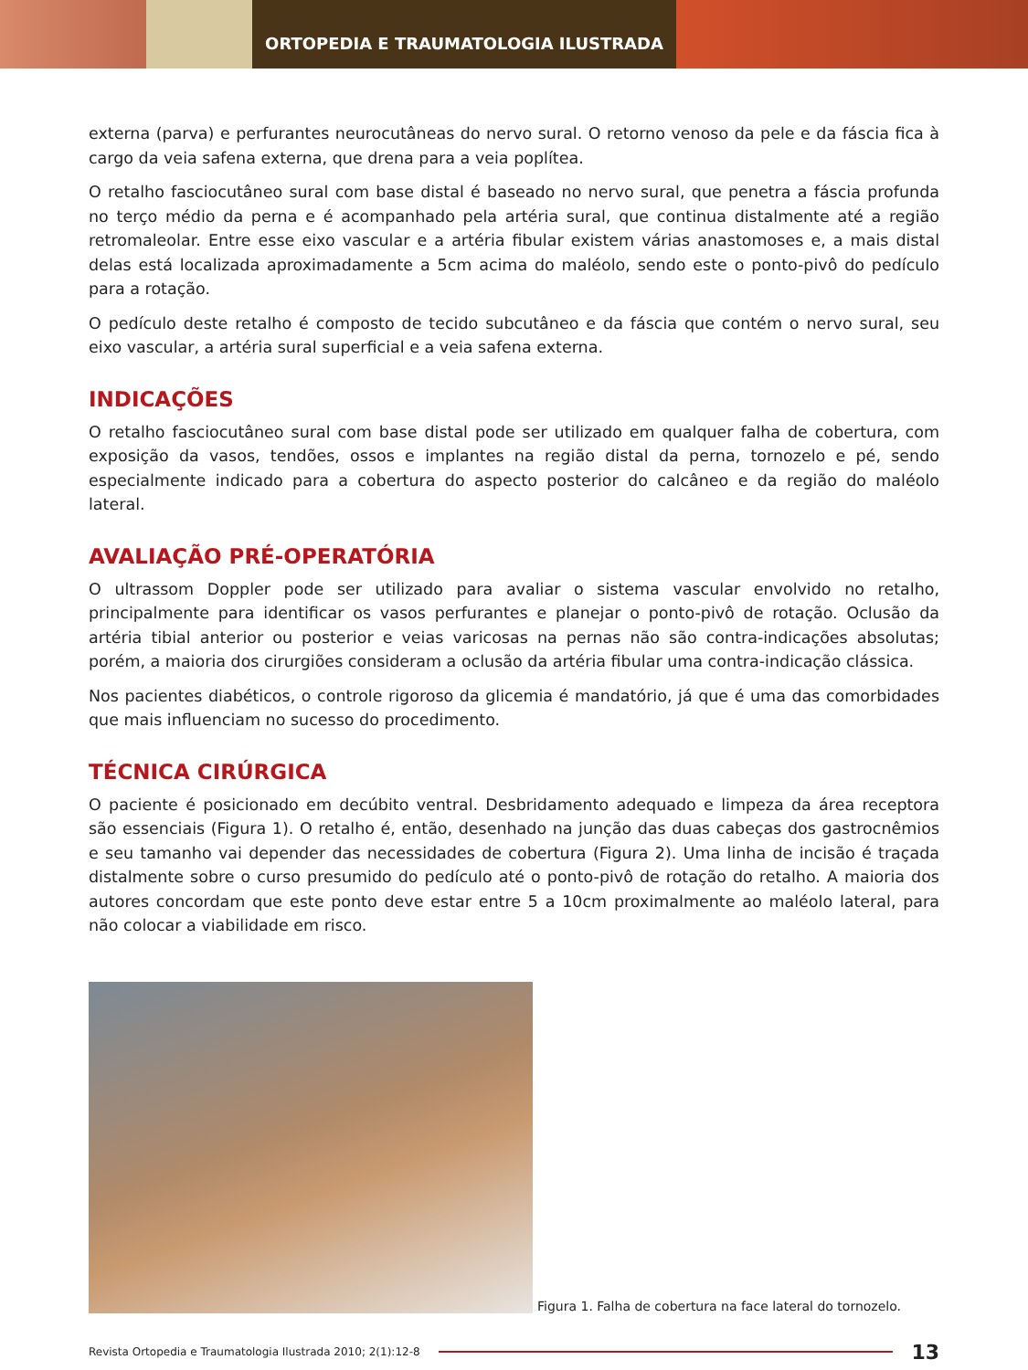ORTOPEDIA E TRAUMATOLOGIA ILUSTRADA
externa (parva) e perfurantes neurocutâneas do nervo sural. O retorno venoso da pele e da fáscia fica à cargo da veia safena externa, que drena para a veia poplítea.
O retalho fasciocutâneo sural com base distal é baseado no nervo sural, que penetra a fáscia profunda no terço médio da perna e é acompanhado pela artéria sural, que continua distalmente até a região retromaleolar. Entre esse eixo vascular e a artéria fibular existem várias anastomoses e, a mais distal delas está localizada aproximadamente a 5cm acima do maléolo, sendo este o ponto-pivô do pedículo para a rotação.
O pedículo deste retalho é composto de tecido subcutâneo e da fáscia que contém o nervo sural, seu eixo vascular, a artéria sural superficial e a veia safena externa.
INDICAÇÕES
O retalho fasciocutâneo sural com base distal pode ser utilizado em qualquer falha de cobertura, com exposição da vasos, tendões, ossos e implantes na região distal da perna, tornozelo e pé, sendo especialmente indicado para a cobertura do aspecto posterior do calcâneo e da região do maléolo lateral.
AVALIAÇÃO PRÉ-OPERATÓRIA
O ultrassom Doppler pode ser utilizado para avaliar o sistema vascular envolvido no retalho, principalmente para identificar os vasos perfurantes e planejar o ponto-pivô de rotação. Oclusão da artéria tibial anterior ou posterior e veias varicosas na pernas não são contra-indicações absolutas; porém, a maioria dos cirurgiões consideram a oclusão da artéria fibular uma contra-indicação clássica.
Nos pacientes diabéticos, o controle rigoroso da glicemia é mandatório, já que é uma das comorbidades que mais influenciam no sucesso do procedimento.
TÉCNICA CIRÚRGICA
O paciente é posicionado em decúbito ventral. Desbridamento adequado e limpeza da área receptora são essenciais (Figura 1). O retalho é, então, desenhado na junção das duas cabeças dos gastrocnêmios e seu tamanho vai depender das necessidades de cobertura (Figura 2). Uma linha de incisão é traçada distalmente sobre o curso presumido do pedículo até o ponto-pivô de rotação do retalho. A maioria dos autores concordam que este ponto deve estar entre 5 a 10cm proximalmente ao maléolo lateral, para não colocar a viabilidade em risco.
Figura 1. Falha de cobertura na face lateral do tornozelo.
Revista Ortopedia e Traumatologia Ilustrada 2010; 2(1):12-8
13